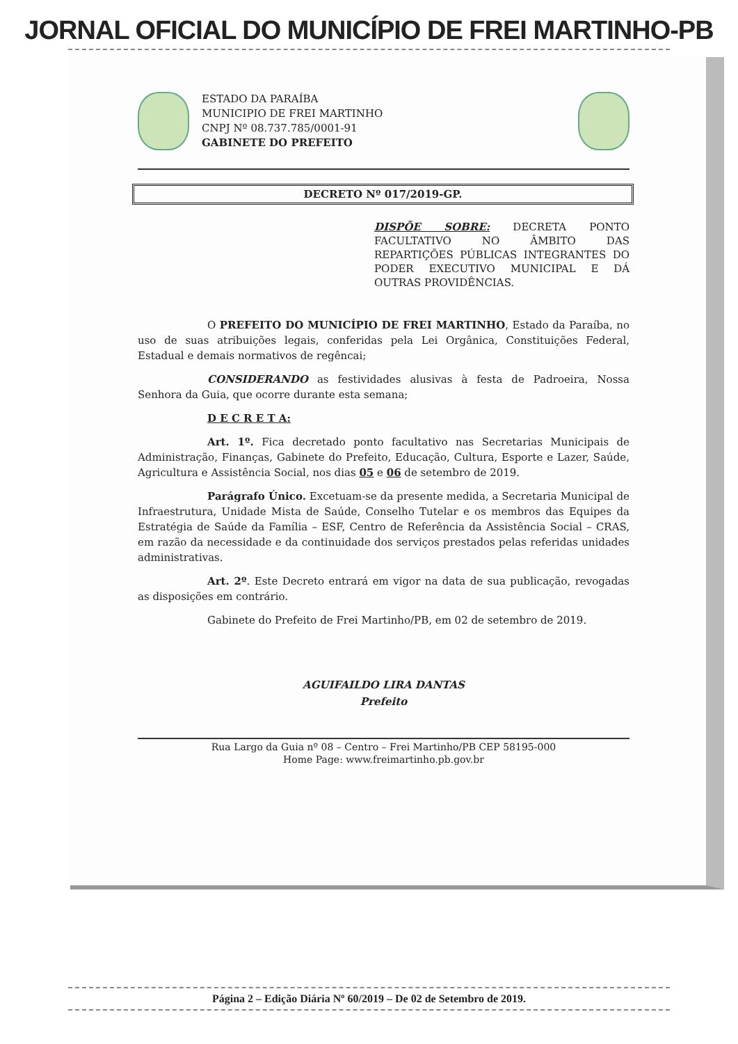JORNAL OFICIAL DO MUNICÍPIO DE FREI MARTINHO-PB
ESTADO DA PARAÍBA
MUNICIPIO DE FREI MARTINHO
CNPJ Nº 08.737.785/0001-91
GABINETE DO PREFEITO
DECRETO Nº 017/2019-GP.
DISPÕE SOBRE: DECRETA PONTO FACULTATIVO NO ÂMBITO DAS REPARTIÇÕES PÚBLICAS INTEGRANTES DO PODER EXECUTIVO MUNICIPAL E DÁ OUTRAS PROVIDÊNCIAS.
O PREFEITO DO MUNICÍPIO DE FREI MARTINHO, Estado da Paraíba, no uso de suas atribuições legais, conferidas pela Lei Orgânica, Constituições Federal, Estadual e demais normativos de regêncai;
CONSIDERANDO as festividades alusivas à festa de Padroeira, Nossa Senhora da Guia, que ocorre durante esta semana;
D E C R E T A:
Art. 1º. Fica decretado ponto facultativo nas Secretarias Municipais de Administração, Finanças, Gabinete do Prefeito, Educação, Cultura, Esporte e Lazer, Saúde, Agricultura e Assistência Social, nos dias 05 e 06 de setembro de 2019.
Parágrafo Único. Excetuam-se da presente medida, a Secretaria Municipal de Infraestrutura, Unidade Mista de Saúde, Conselho Tutelar e os membros das Equipes da Estratégia de Saúde da Família – ESF, Centro de Referência da Assistência Social – CRAS, em razão da necessidade e da continuidade dos serviços prestados pelas referidas unidades administrativas.
Art. 2º. Este Decreto entrará em vigor na data de sua publicação, revogadas as disposições em contrário.
Gabinete do Prefeito de Frei Martinho/PB, em 02 de setembro de 2019.
AGUIFAILDO LIRA DANTAS
Prefeito
Rua Largo da Guia nº 08 – Centro – Frei Martinho/PB CEP 58195-000
Home Page: www.freimartinho.pb.gov.br
Página 2 – Edição Diária Nº 60/2019 – De 02 de Setembro de 2019.